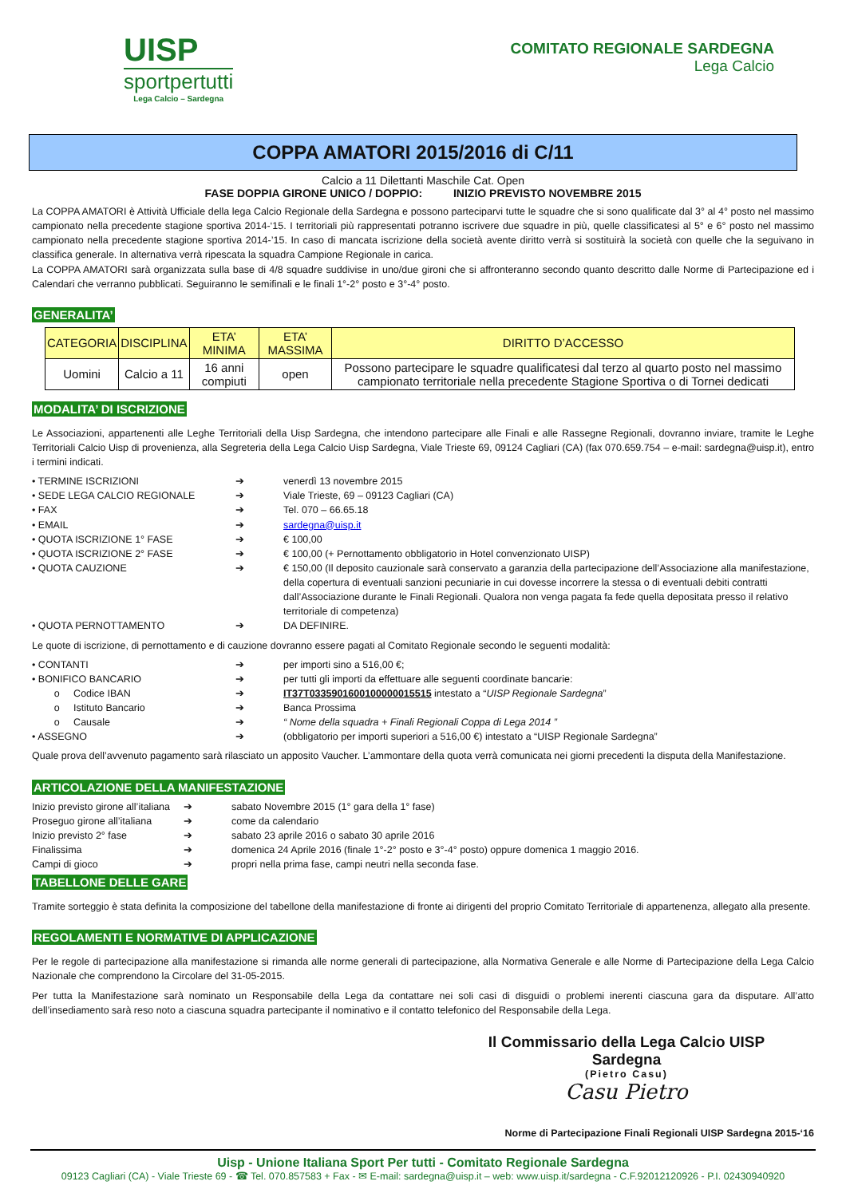UISP
sportpertutti
Lega Calcio – Sardegna
COMITATO REGIONALE SARDEGNA
Lega Calcio
COPPA AMATORI 2015/2016 di C/11
Calcio a 11 Dilettanti Maschile Cat. Open
FASE DOPPIA GIRONE UNICO / DOPPIO: INIZIO PREVISTO NOVEMBRE 2015
La COPPA AMATORI è Attività Ufficiale della lega Calcio Regionale della Sardegna e possono parteciparvi tutte le squadre che si sono qualificate dal 3° al 4° posto nel massimo campionato nella precedente stagione sportiva 2014-‘15. I territoriali più rappresentati potranno iscrivere due squadre in più, quelle classificatesi al 5° e 6° posto nel massimo campionato nella precedente stagione sportiva 2014-’15. In caso di mancata iscrizione della società avente diritto verrà si sostituirà la società con quelle che la seguivano in classifica generale. In alternativa verrà ripescata la squadra Campione Regionale in carica.
La COPPA AMATORI sarà organizzata sulla base di 4/8 squadre suddivise in uno/due gironi che si affronteranno secondo quanto descritto dalle Norme di Partecipazione ed i Calendari che verranno pubblicati. Seguiranno le semifinali e le finali 1°-2° posto e 3°-4° posto.
GENERALITA’
| CATEGORIA | DISCIPLINA | ETA’ MINIMA | ETA’ MASSIMA | DIRITTO D’ACCESSO |
| --- | --- | --- | --- | --- |
| Uomini | Calcio a 11 | 16 anni compiuti | open | Possono partecipare le squadre qualificatesi dal terzo al quarto posto nel massimo campionato territoriale nella precedente Stagione Sportiva o di Tornei dedicati |
MODALITA’ DI ISCRIZIONE
Le Associazioni, appartenenti alle Leghe Territoriali della Uisp Sardegna, che intendono partecipare alle Finali e alle Rassegne Regionali, dovranno inviare, tramite le Leghe Territoriali Calcio Uisp di provenienza, alla Segreteria della Lega Calcio Uisp Sardegna, Viale Trieste 69, 09124 Cagliari (CA) (fax 070.659.754 – e-mail: sardegna@uisp.it), entro i termini indicati.
• TERMINE ISCRIZIONI ➔ venerdì 13 novembre 2015
• SEDE LEGA CALCIO REGIONALE ➔ Viale Trieste, 69 – 09123 Cagliari (CA)
• FAX ➔ Tel. 070 – 66.65.18
• EMAIL ➔ sardegna@uisp.it
• QUOTA ISCRIZIONE 1° FASE ➔ € 100,00
• QUOTA ISCRIZIONE 2° FASE ➔ € 100,00 (+ Pernottamento obbligatorio in Hotel convenzionato UISP)
• QUOTA CAUZIONE ➔ € 150,00 (Il deposito cauzionale sarà conservato a garanzia della partecipazione dell’Associazione alla manifestazione, della copertura di eventuali sanzioni pecuniarie in cui dovesse incorrere la stessa o di eventuali debiti contratti dall’Associazione durante le Finali Regionali. Qualora non venga pagata fa fede quella depositata presso il relativo territoriale di competenza)
• QUOTA PERNOTTAMENTO ➔ DA DEFINIRE.
Le quote di iscrizione, di pernottamento e di cauzione dovranno essere pagati al Comitato Regionale secondo le seguenti modalità:
• CONTANTI ➔ per importi sino a 516,00 €;
• BONIFICO BANCARIO ➔ per tutti gli importi da effettuare alle seguenti coordinate bancarie:
o Codice IBAN ➔ IT37T0335901600100000015515 intestato a “UISP Regionale Sardegna”
o Istituto Bancario ➔ Banca Prossima
o Causale ➔ “ Nome della squadra + Finali Regionali Coppa di Lega 2014 ”
• ASSEGNO ➔ (obbligatorio per importi superiori a 516,00 €) intestato a “UISP Regionale Sardegna”
Quale prova dell’avvenuto pagamento sarà rilasciato un apposito Vaucher. L’ammontare della quota verrà comunicata nei giorni precedenti la disputa della Manifestazione.
ARTICOLAZIONE DELLA MANIFESTAZIONE
Inizio previsto girone all’italiana ➔ sabato Novembre 2015 (1° gara della 1° fase)
Proseguo girone all’italiana ➔ come da calendario
Inizio previsto 2° fase ➔ sabato 23 aprile 2016 o sabato 30 aprile 2016
Finalissima ➔ domenica 24 Aprile 2016 (finale 1°-2° posto e 3°-4° posto) oppure domenica 1 maggio 2016.
Campi di gioco ➔ propri nella prima fase, campi neutri nella seconda fase.
TABELLONE DELLE GARE
Tramite sorteggio è stata definita la composizione del tabellone della manifestazione di fronte ai dirigenti del proprio Comitato Territoriale di appartenenza, allegato alla presente.
REGOLAMENTI E NORMATIVE DI APPLICAZIONE
Per le regole di partecipazione alla manifestazione si rimanda alle norme generali di partecipazione, alla Normativa Generale e alle Norme di Partecipazione della Lega Calcio Nazionale che comprendono la Circolare del 31-05-2015.
Per tutta la Manifestazione sarà nominato un Responsabile della Lega da contattare nei soli casi di disguidi o problemi inerenti ciascuna gara da disputare. All’atto dell’insediamento sarà reso noto a ciascuna squadra partecipante il nominativo e il contatto telefonico del Responsabile della Lega.
Il Commissario della Lega Calcio UISP Sardegna
(Pietro Casu)
Casu Pietro
Norme di Partecipazione Finali Regionali UISP Sardegna 2015-‘16
Uisp - Unione Italiana Sport Per tutti - Comitato Regionale Sardegna
09123 Cagliari (CA) - Viale Trieste 69 - ☎ Tel. 070.857583 + Fax - ✉ E-mail: sardegna@uisp.it – web: www.uisp.it/sardegna - C.F.92012120926 - P.I. 02430940920